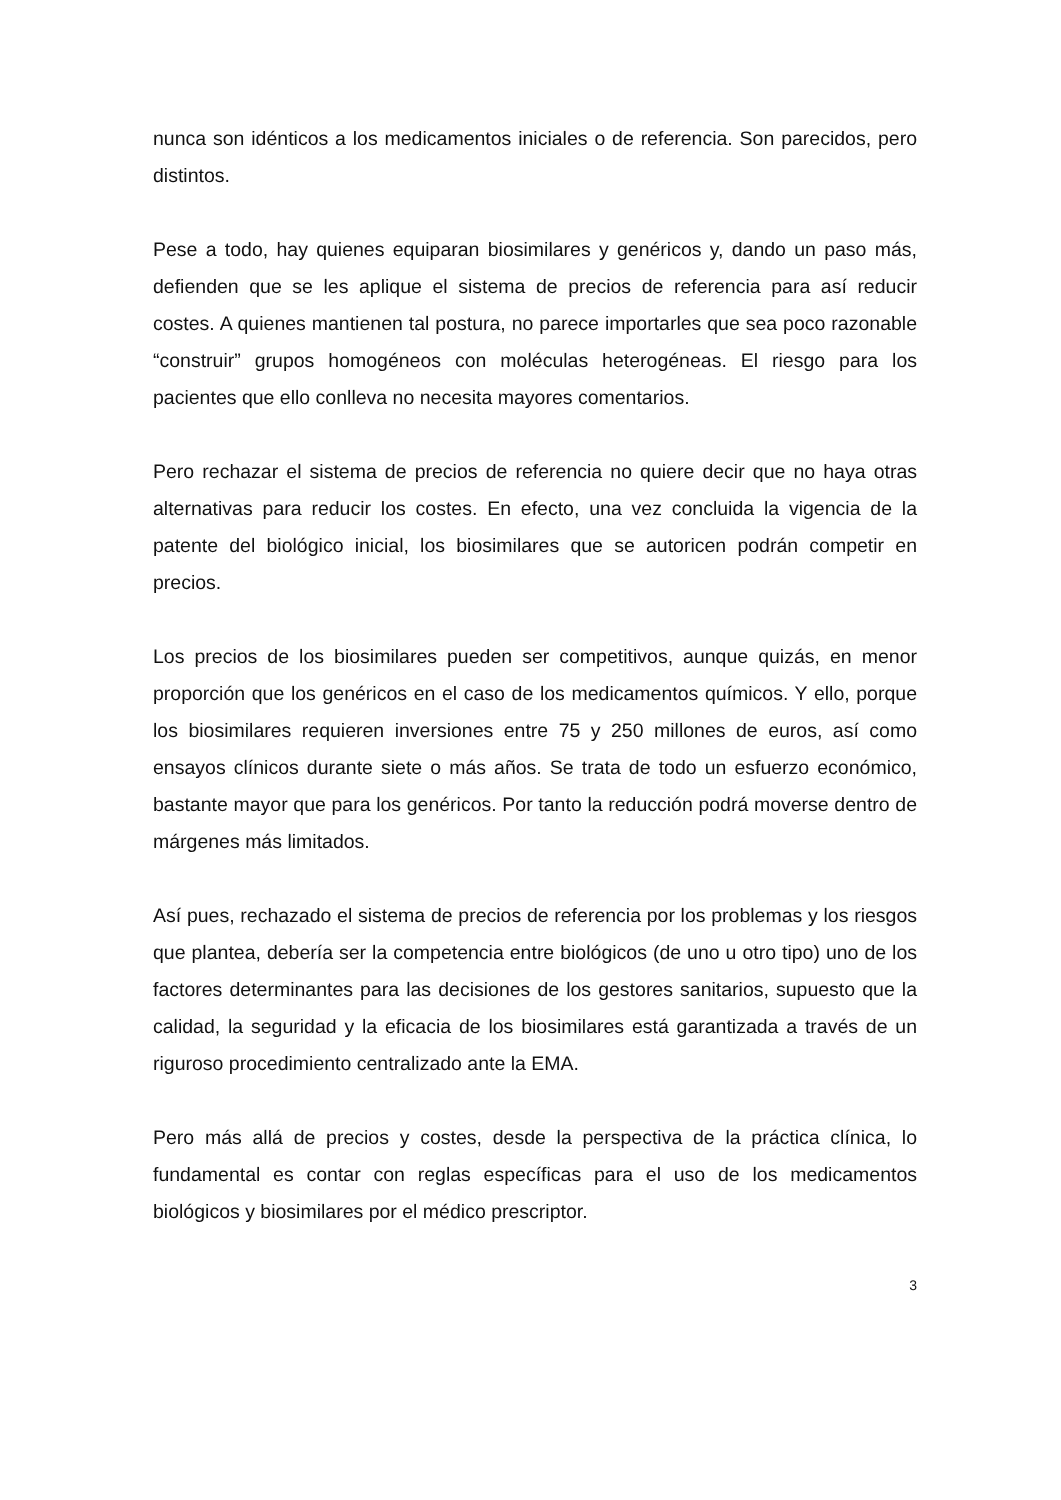nunca son idénticos a los medicamentos iniciales o de referencia. Son parecidos, pero distintos.
Pese a todo, hay quienes equiparan biosimilares y genéricos y, dando un paso más, defienden que se les aplique el sistema de precios de referencia para así reducir costes. A quienes mantienen tal postura, no parece importarles que sea poco razonable “construir” grupos homogéneos con moléculas heterogéneas. El riesgo para los pacientes que ello conlleva no necesita mayores comentarios.
Pero rechazar el sistema de precios de referencia no quiere decir que no haya otras alternativas para reducir los costes. En efecto, una vez concluida la vigencia de la patente del biológico inicial, los biosimilares que se autoricen podrán competir en precios.
Los precios de los biosimilares pueden ser competitivos, aunque quizás, en menor proporción que los genéricos en el caso de los medicamentos químicos. Y ello, porque los biosimilares requieren inversiones entre 75 y 250 millones de euros, así como ensayos clínicos durante siete o más años. Se trata de todo un esfuerzo económico, bastante mayor que para los genéricos. Por tanto la reducción podrá moverse dentro de márgenes más limitados.
Así pues, rechazado el sistema de precios de referencia por los problemas y los riesgos que plantea, debería ser la competencia entre biológicos (de uno u otro tipo) uno de los factores determinantes para las decisiones de los gestores sanitarios, supuesto que la calidad, la seguridad y la eficacia de los biosimilares está garantizada a través de un riguroso procedimiento centralizado ante la EMA.
Pero más allá de precios y costes, desde la perspectiva de la práctica clínica, lo fundamental es contar con reglas específicas para el uso de los medicamentos biológicos y biosimilares por el médico prescriptor.
3